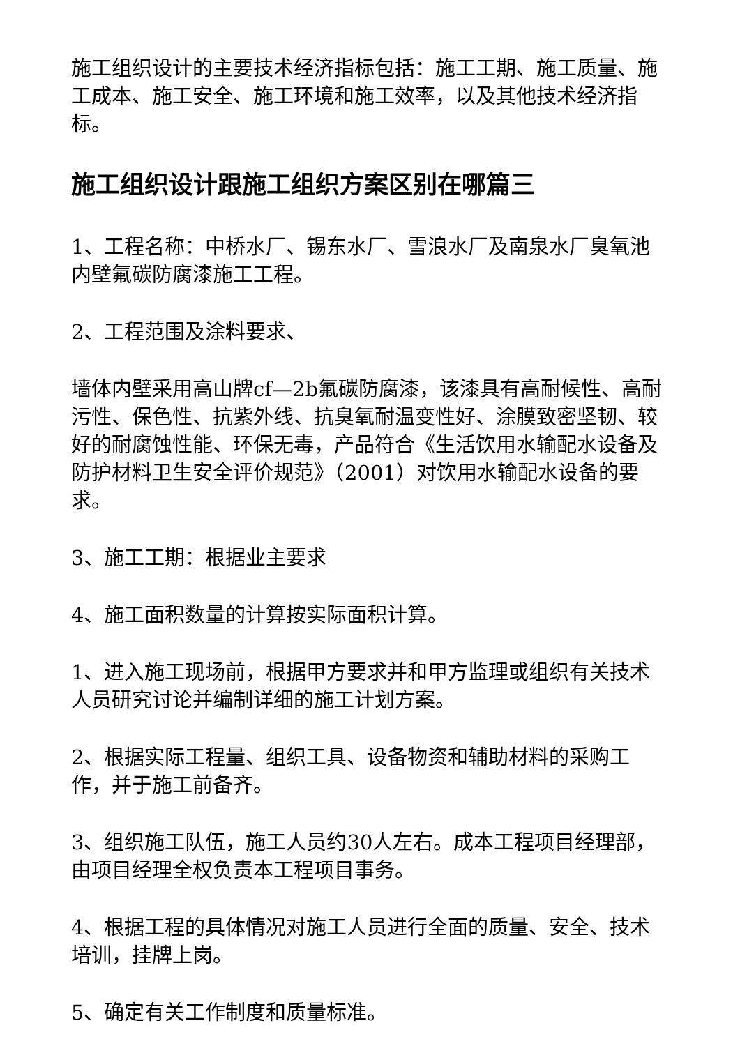施工组织设计的主要技术经济指标包括：施工工期、施工质量、施工成本、施工安全、施工环境和施工效率，以及其他技术经济指标。
施工组织设计跟施工组织方案区别在哪篇三
1、工程名称：中桥水厂、锡东水厂、雪浪水厂及南泉水厂臭氧池内壁氟碳防腐漆施工工程。
2、工程范围及涂料要求、
墙体内壁采用高山牌cf—2b氟碳防腐漆，该漆具有高耐候性、高耐污性、保色性、抗紫外线、抗臭氧耐温变性好、涂膜致密坚韧、较好的耐腐蚀性能、环保无毒，产品符合《生活饮用水输配水设备及防护材料卫生安全评价规范》（2001）对饮用水输配水设备的要求。
3、施工工期：根据业主要求
4、施工面积数量的计算按实际面积计算。
1、进入施工现场前，根据甲方要求并和甲方监理或组织有关技术人员研究讨论并编制详细的施工计划方案。
2、根据实际工程量、组织工具、设备物资和辅助材料的采购工作，并于施工前备齐。
3、组织施工队伍，施工人员约30人左右。成本工程项目经理部，由项目经理全权负责本工程项目事务。
4、根据工程的具体情况对施工人员进行全面的质量、安全、技术培训，挂牌上岗。
5、确定有关工作制度和质量标准。